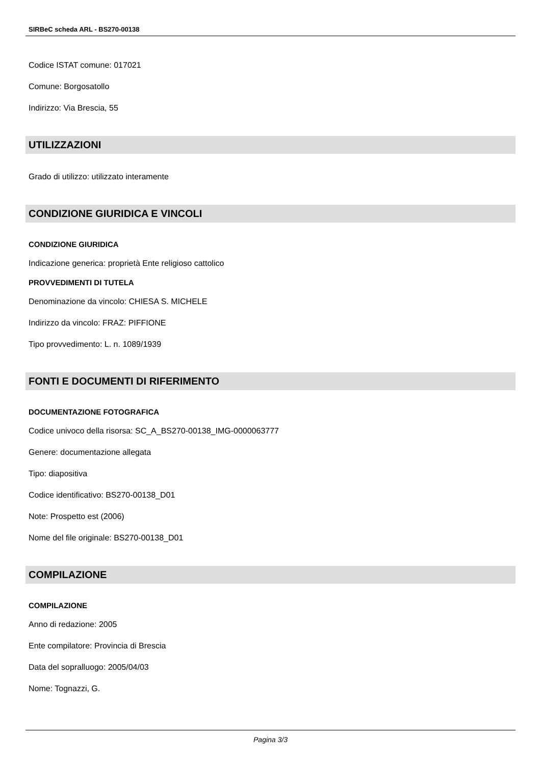SIRBeC scheda ARL - BS270-00138
Codice ISTAT comune: 017021
Comune: Borgosatollo
Indirizzo: Via Brescia, 55
UTILIZZAZIONI
Grado di utilizzo: utilizzato interamente
CONDIZIONE GIURIDICA E VINCOLI
CONDIZIONE GIURIDICA
Indicazione generica: proprietà Ente religioso cattolico
PROVVEDIMENTI DI TUTELA
Denominazione da vincolo: CHIESA S. MICHELE
Indirizzo da vincolo: FRAZ: PIFFIONE
Tipo provvedimento: L. n. 1089/1939
FONTI E DOCUMENTI DI RIFERIMENTO
DOCUMENTAZIONE FOTOGRAFICA
Codice univoco della risorsa: SC_A_BS270-00138_IMG-0000063777
Genere: documentazione allegata
Tipo: diapositiva
Codice identificativo: BS270-00138_D01
Note: Prospetto est (2006)
Nome del file originale: BS270-00138_D01
COMPILAZIONE
COMPILAZIONE
Anno di redazione: 2005
Ente compilatore: Provincia di Brescia
Data del sopralluogo: 2005/04/03
Nome: Tognazzi, G.
Pagina 3/3